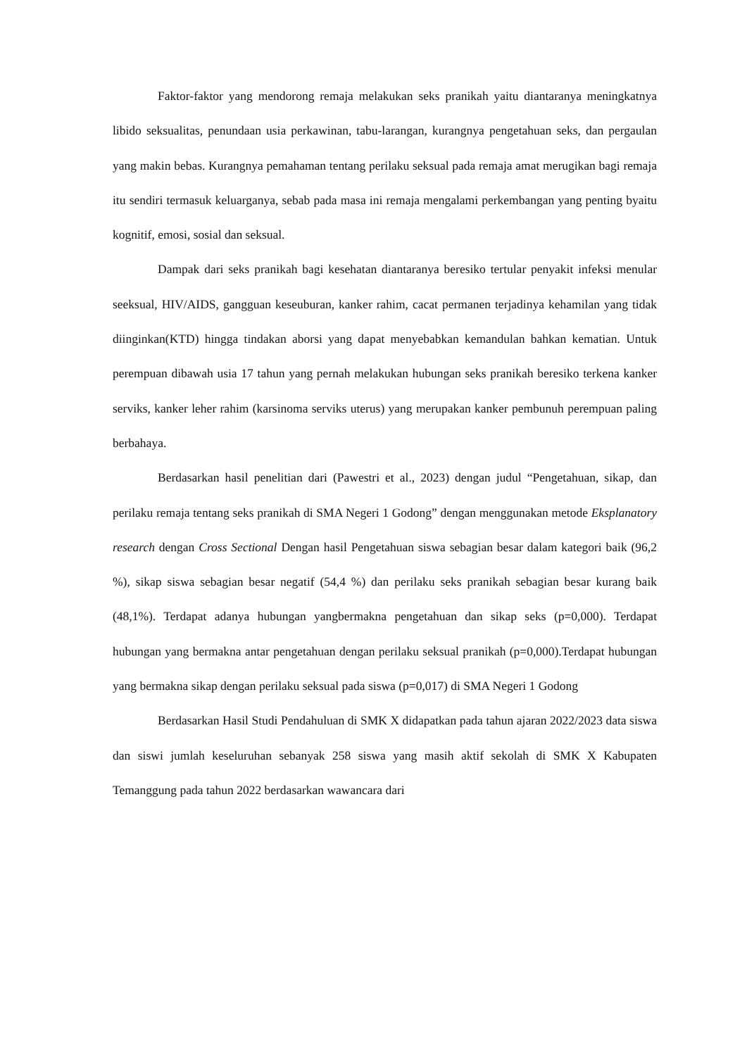Faktor-faktor yang mendorong remaja melakukan seks pranikah yaitu diantaranya meningkatnya libido seksualitas, penundaan usia perkawinan, tabu-larangan, kurangnya pengetahuan seks, dan pergaulan yang makin bebas. Kurangnya pemahaman tentang perilaku seksual pada remaja amat merugikan bagi remaja itu sendiri termasuk keluarganya, sebab pada masa ini remaja mengalami perkembangan yang penting byaitu kognitif, emosi, sosial dan seksual.
Dampak dari seks pranikah bagi kesehatan diantaranya beresiko tertular penyakit infeksi menular seeksual, HIV/AIDS, gangguan keseuburan, kanker rahim, cacat permanen terjadinya kehamilan yang tidak diinginkan(KTD) hingga tindakan aborsi yang dapat menyebabkan kemandulan bahkan kematian. Untuk perempuan dibawah usia 17 tahun yang pernah melakukan hubungan seks pranikah beresiko terkena kanker serviks, kanker leher rahim (karsinoma serviks uterus) yang merupakan kanker pembunuh perempuan paling berbahaya.
Berdasarkan hasil penelitian dari (Pawestri et al., 2023) dengan judul “Pengetahuan, sikap, dan perilaku remaja tentang seks pranikah di SMA Negeri 1 Godong” dengan menggunakan metode Eksplanatory research dengan Cross Sectional Dengan hasil Pengetahuan siswa sebagian besar dalam kategori baik (96,2 %), sikap siswa sebagian besar negatif (54,4 %) dan perilaku seks pranikah sebagian besar kurang baik (48,1%). Terdapat adanya hubungan yangbermakna pengetahuan dan sikap seks (p=0,000). Terdapat hubungan yang bermakna antar pengetahuan dengan perilaku seksual pranikah (p=0,000).Terdapat hubungan yang bermakna sikap dengan perilaku seksual pada siswa (p=0,017) di SMA Negeri 1 Godong
Berdasarkan Hasil Studi Pendahuluan di SMK X didapatkan pada tahun ajaran 2022/2023 data siswa dan siswi jumlah keseluruhan sebanyak 258 siswa yang masih aktif sekolah di SMK X Kabupaten Temanggung pada tahun 2022 berdasarkan wawancara dari